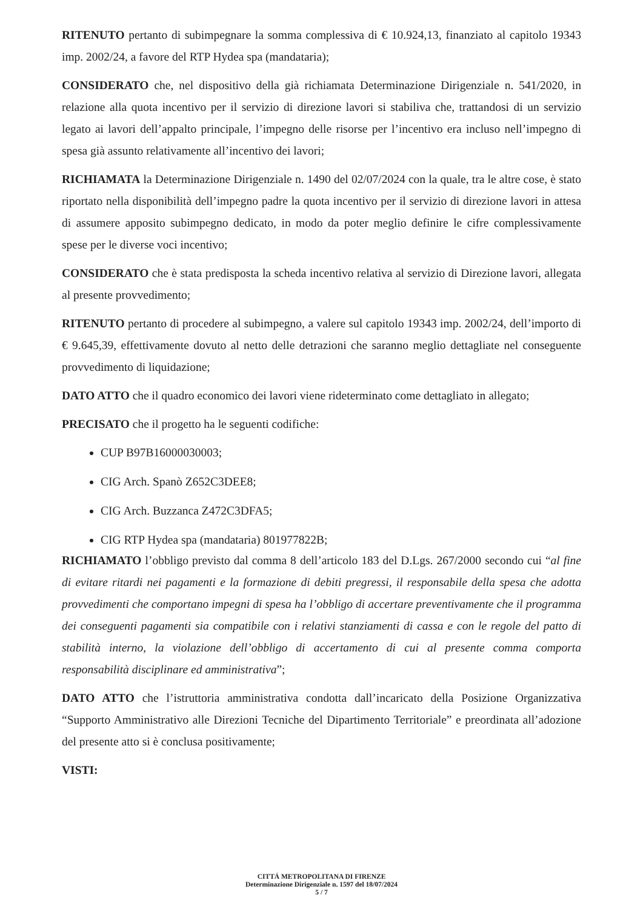RITENUTO pertanto di subimpegnare la somma complessiva di € 10.924,13, finanziato al capitolo 19343 imp. 2002/24, a favore del RTP Hydea spa (mandataria);
CONSIDERATO che, nel dispositivo della già richiamata Determinazione Dirigenziale n. 541/2020, in relazione alla quota incentivo per il servizio di direzione lavori si stabiliva che, trattandosi di un servizio legato ai lavori dell’appalto principale, l’impegno delle risorse per l’incentivo era incluso nell’impegno di spesa già assunto relativamente all’incentivo dei lavori;
RICHIAMATA la Determinazione Dirigenziale n. 1490 del 02/07/2024 con la quale, tra le altre cose, è stato riportato nella disponibilità dell’impegno padre la quota incentivo per il servizio di direzione lavori in attesa di assumere apposito subimpegno dedicato, in modo da poter meglio definire le cifre complessivamente spese per le diverse voci incentivo;
CONSIDERATO che è stata predisposta la scheda incentivo relativa al servizio di Direzione lavori, allegata al presente provvedimento;
RITENUTO pertanto di procedere al subimpegno, a valere sul capitolo 19343 imp. 2002/24, dell’importo di € 9.645,39, effettivamente dovuto al netto delle detrazioni che saranno meglio dettagliate nel conseguente provvedimento di liquidazione;
DATO ATTO che il quadro economico dei lavori viene rideterminato come dettagliato in allegato;
PRECISATO che il progetto ha le seguenti codifiche:
CUP B97B16000030003;
CIG Arch. Spanò Z652C3DEE8;
CIG Arch. Buzzanca Z472C3DFA5;
CIG RTP Hydea spa (mandataria) 801977822B;
RICHIAMATO l’obbligo previsto dal comma 8 dell’articolo 183 del D.Lgs. 267/2000 secondo cui “al fine di evitare ritardi nei pagamenti e la formazione di debiti pregressi, il responsabile della spesa che adotta provvedimenti che comportano impegni di spesa ha l’obbligo di accertare preventivamente che il programma dei conseguenti pagamenti sia compatibile con i relativi stanziamenti di cassa e con le regole del patto di stabilità interno, la violazione dell’obbligo di accertamento di cui al presente comma comporta responsabilità disciplinare ed amministrativa”;
DATO ATTO che l’istruttoria amministrativa condotta dall’incaricato della Posizione Organizzativa “Supporto Amministrativo alle Direzioni Tecniche del Dipartimento Territoriale” e preordinata all’adozione del presente atto si è conclusa positivamente;
VISTI:
CITTÁ METROPOLITANA DI FIRENZE
Determinazione Dirigenziale n. 1597 del 18/07/2024
5 / 7